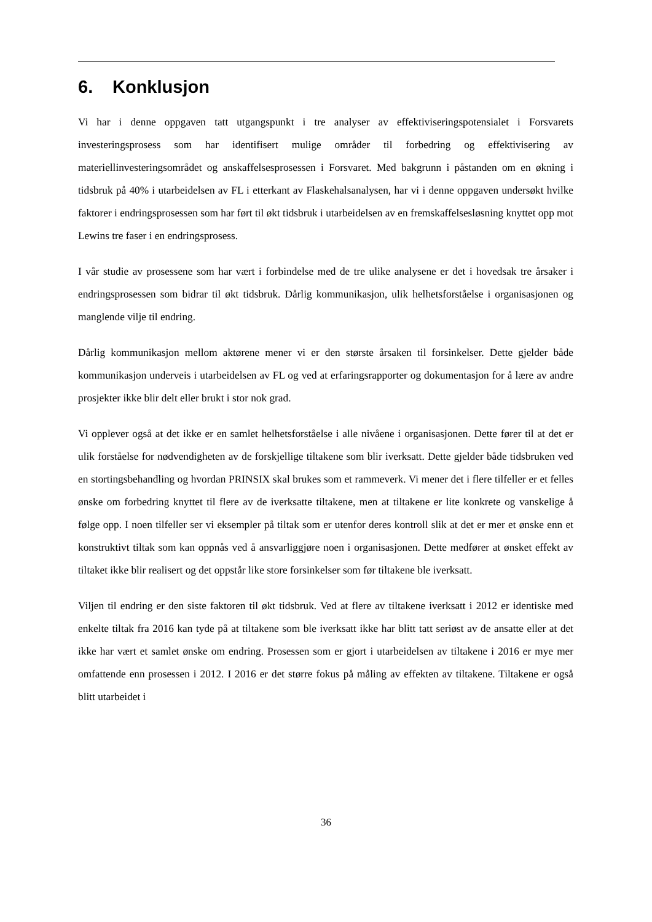6. Konklusjon
Vi har i denne oppgaven tatt utgangspunkt i tre analyser av effektiviseringspotensialet i Forsvarets investeringsprosess som har identifisert mulige områder til forbedring og effektivisering av materiellinvesteringsområdet og anskaffelsesprosessen i Forsvaret. Med bakgrunn i påstanden om en økning i tidsbruk på 40% i utarbeidelsen av FL i etterkant av Flaskehalsanalysen, har vi i denne oppgaven undersøkt hvilke faktorer i endringsprosessen som har ført til økt tidsbruk i utarbeidelsen av en fremskaffelsesløsning knyttet opp mot Lewins tre faser i en endringsprosess.
I vår studie av prosessene som har vært i forbindelse med de tre ulike analysene er det i hovedsak tre årsaker i endringsprosessen som bidrar til økt tidsbruk. Dårlig kommunikasjon, ulik helhetsforståelse i organisasjonen og manglende vilje til endring.
Dårlig kommunikasjon mellom aktørene mener vi er den største årsaken til forsinkelser. Dette gjelder både kommunikasjon underveis i utarbeidelsen av FL og ved at erfaringsrapporter og dokumentasjon for å lære av andre prosjekter ikke blir delt eller brukt i stor nok grad.
Vi opplever også at det ikke er en samlet helhetsforståelse i alle nivåene i organisasjonen. Dette fører til at det er ulik forståelse for nødvendigheten av de forskjellige tiltakene som blir iverksatt. Dette gjelder både tidsbruken ved en stortingsbehandling og hvordan PRINSIX skal brukes som et rammeverk. Vi mener det i flere tilfeller er et felles ønske om forbedring knyttet til flere av de iverksatte tiltakene, men at tiltakene er lite konkrete og vanskelige å følge opp. I noen tilfeller ser vi eksempler på tiltak som er utenfor deres kontroll slik at det er mer et ønske enn et konstruktivt tiltak som kan oppnås ved å ansvarliggjøre noen i organisasjonen. Dette medfører at ønsket effekt av tiltaket ikke blir realisert og det oppstår like store forsinkelser som før tiltakene ble iverksatt.
Viljen til endring er den siste faktoren til økt tidsbruk. Ved at flere av tiltakene iverksatt i 2012 er identiske med enkelte tiltak fra 2016 kan tyde på at tiltakene som ble iverksatt ikke har blitt tatt seriøst av de ansatte eller at det ikke har vært et samlet ønske om endring. Prosessen som er gjort i utarbeidelsen av tiltakene i 2016 er mye mer omfattende enn prosessen i 2012. I 2016 er det større fokus på måling av effekten av tiltakene. Tiltakene er også blitt utarbeidet i
36